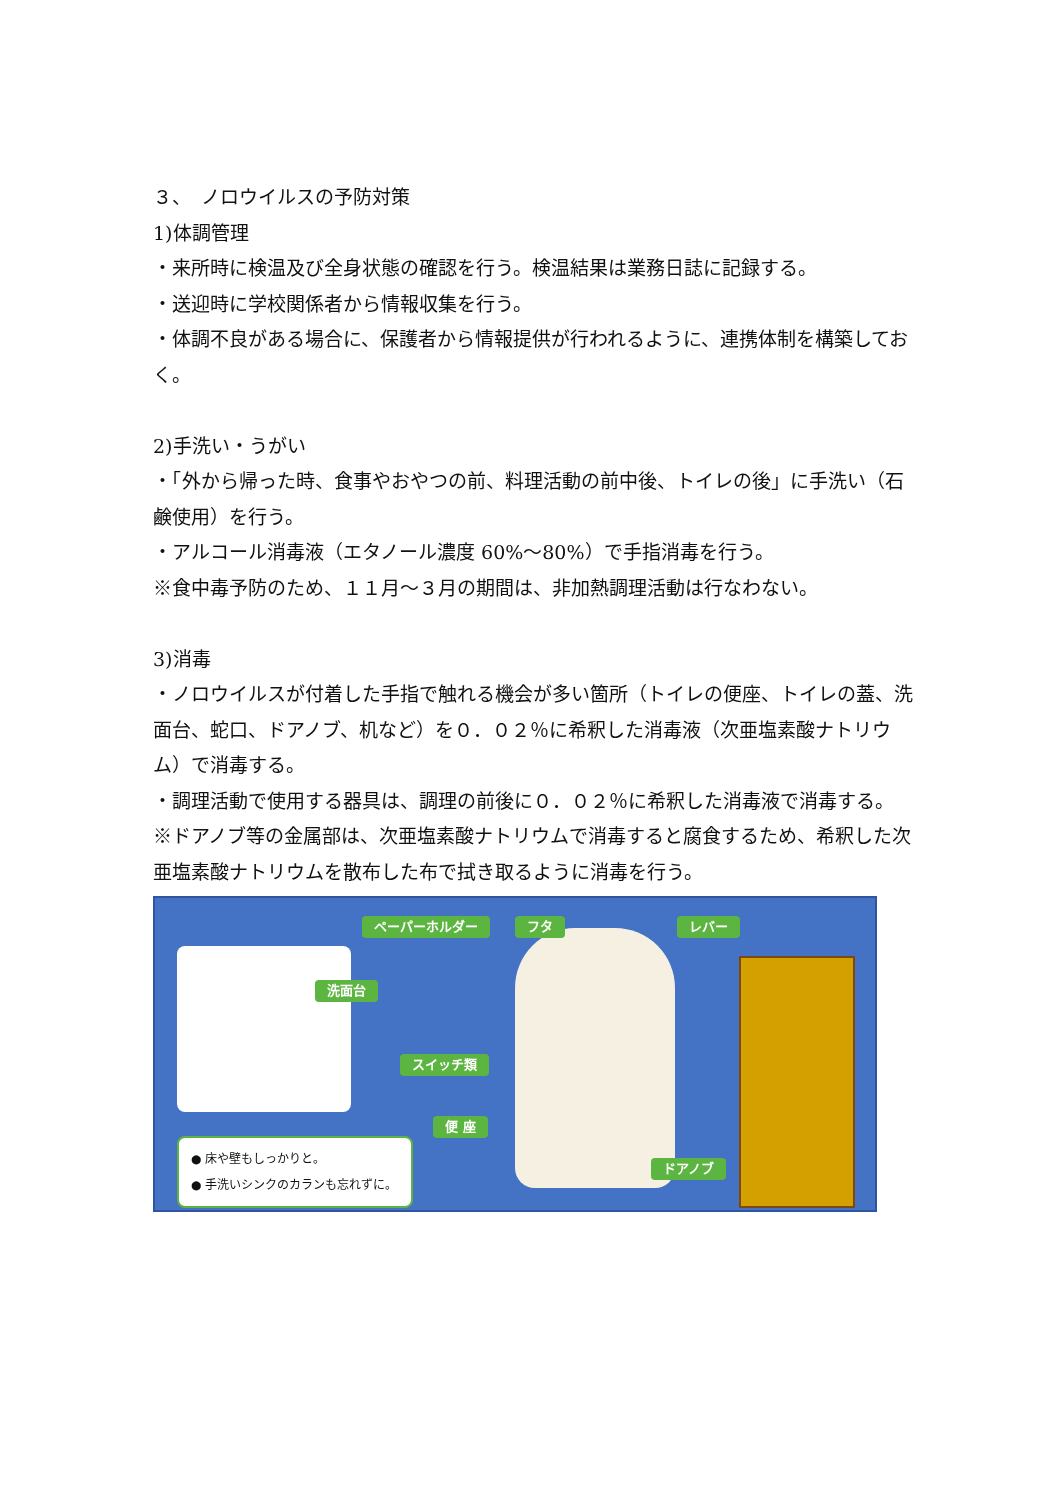３、　ノロウイルスの予防対策
1)体調管理
・来所時に検温及び全身状態の確認を行う。検温結果は業務日誌に記録する。
・送迎時に学校関係者から情報収集を行う。
・体調不良がある場合に、保護者から情報提供が行われるように、連携体制を構築しておく。
2)手洗い・うがい
・「外から帰った時、食事やおやつの前、料理活動の前中後、トイレの後」に手洗い（石鹸使用）を行う。
・アルコール消毒液（エタノール濃度 60%～80%）で手指消毒を行う。
※食中毒予防のため、１１月～３月の期間は、非加熱調理活動は行なわない。
3)消毒
・ノロウイルスが付着した手指で触れる機会が多い箇所（トイレの便座、トイレの蓋、洗面台、蛇口、ドアノブ、机など）を０．０２％に希釈した消毒液（次亜塩素酸ナトリウム）で消毒する。
・調理活動で使用する器具は、調理の前後に０．０２％に希釈した消毒液で消毒する。
※ドアノブ等の金属部は、次亜塩素酸ナトリウムで消毒すると腐食するため、希釈した次亜塩素酸ナトリウムを散布した布で拭き取るように消毒を行う。
ペーパーホルダー フタ レバー
洗面台
スイッチ類
便 座
ドアノブ
● 床や壁もしっかりと。
● 手洗いシンクのカランも忘れずに。